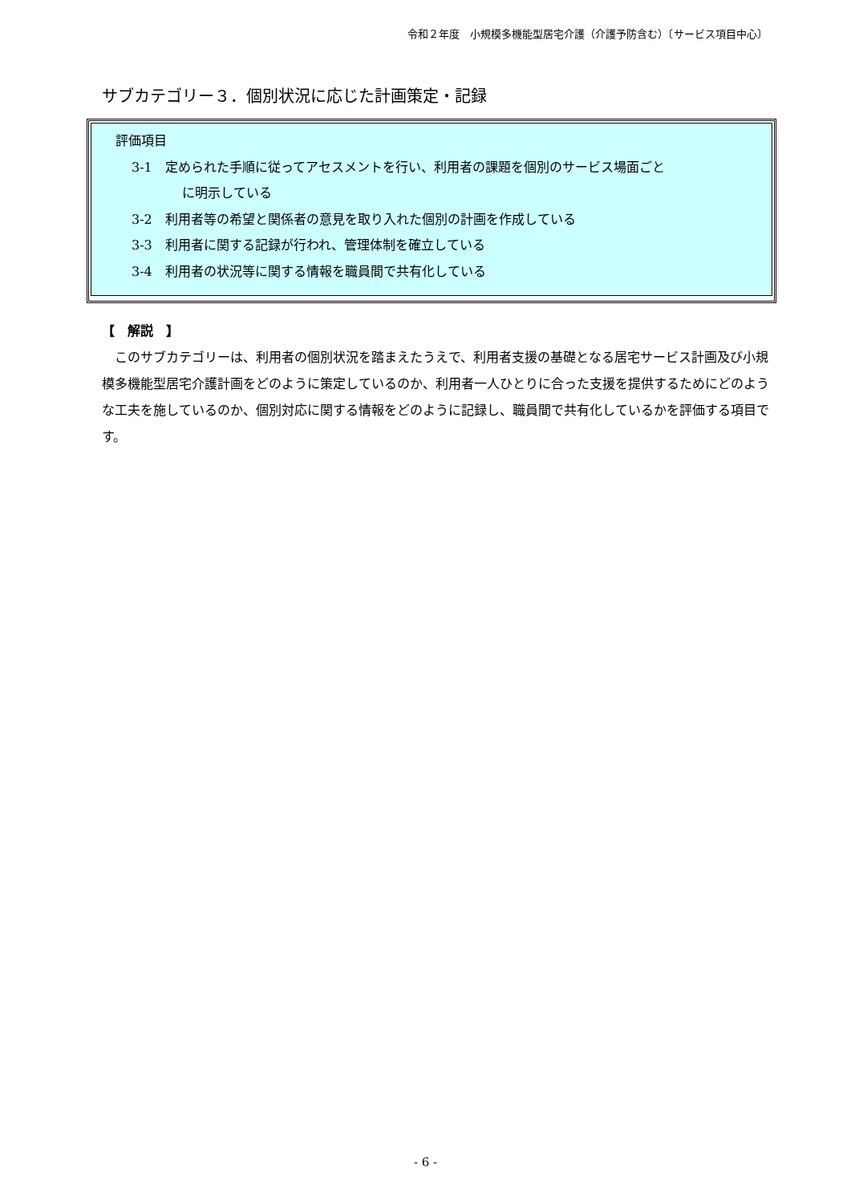令和２年度　小規模多機能型居宅介護（介護予防含む）〔サービス項目中心〕
サブカテゴリー３．個別状況に応じた計画策定・記録
評価項目
3-1　定められた手順に従ってアセスメントを行い、利用者の課題を個別のサービス場面ごと
に明示している
3-2　利用者等の希望と関係者の意見を取り入れた個別の計画を作成している
3-3　利用者に関する記録が行われ、管理体制を確立している
3-4　利用者の状況等に関する情報を職員間で共有化している
【　解説　】
　このサブカテゴリーは、利用者の個別状況を踏まえたうえで、利用者支援の基礎となる居宅サービス計画及び小規模多機能型居宅介護計画をどのように策定しているのか、利用者一人ひとりに合った支援を提供するためにどのような工夫を施しているのか、個別対応に関する情報をどのように記録し、職員間で共有化しているかを評価する項目です。
- 6 -